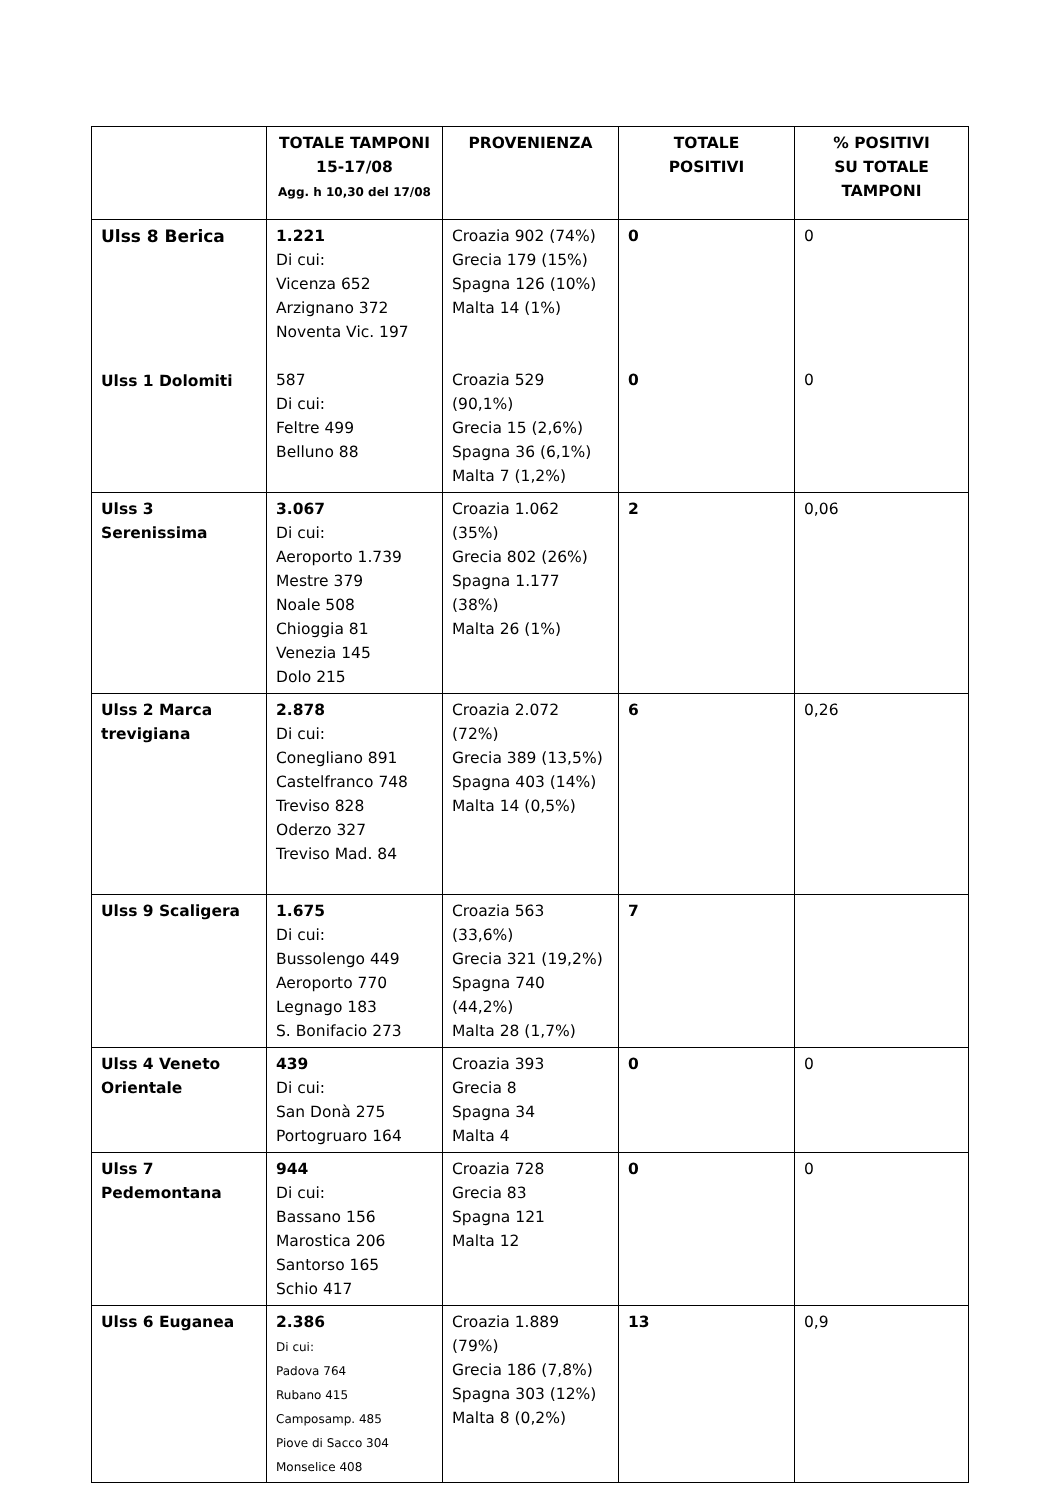| | TOTALE TAMPONI 15-17/08 Agg. h 10,30 del 17/08 | PROVENIENZA | TOTALE POSITIVI | % POSITIVI SU TOTALE TAMPONI |
| --- | --- | --- | --- | --- |
| Ulss 8 Berica Ulss 1 Dolomiti | 1.221 Di cui: Vicenza 652 Arzignano 372 Noventa Vic. 197 587 Di cui: Feltre 499 Belluno 88 | Croazia 902 (74%) Grecia 179 (15%) Spagna 126 (10%) Malta 14 (1%) Croazia 529 (90,1%) Grecia 15 (2,6%) Spagna 36 (6,1%) Malta 7 (1,2%) | 0 0 | 0 0 |
| Ulss 3 Serenissima | 3.067 Di cui: Aeroporto 1.739 Mestre 379 Noale 508 Chioggia 81 Venezia 145 Dolo 215 | Croazia 1.062 (35%) Grecia 802 (26%) Spagna 1.177 (38%) Malta 26 (1%) | 2 | 0,06 |
| Ulss 2 Marca trevigiana | 2.878 Di cui: Conegliano 891 Castelfranco 748 Treviso 828 Oderzo 327 Treviso Mad. 84 | Croazia 2.072 (72%) Grecia 389 (13,5%) Spagna 403 (14%) Malta 14 (0,5%) | 6 | 0,26 |
| Ulss 9 Scaligera | 1.675 Di cui: Bussolengo 449 Aeroporto 770 Legnago 183 S. Bonifacio 273 | Croazia 563 (33,6%) Grecia 321 (19,2%) Spagna 740 (44,2%) Malta 28 (1,7%) | 7 | |
| Ulss 4 Veneto Orientale | 439 Di cui: San Donà 275 Portogruaro 164 | Croazia 393 Grecia 8 Spagna 34 Malta 4 | 0 | 0 |
| Ulss 7 Pedemontana | 944 Di cui: Bassano 156 Marostica 206 Santorso 165 Schio 417 | Croazia 728 Grecia 83 Spagna 121 Malta 12 | 0 | 0 |
| Ulss 6 Euganea | 2.386 Di cui: Padova 764 Rubano 415 Camposamp. 485 Piove di Sacco 304 Monselice 408 | Croazia 1.889 (79%) Grecia 186 (7,8%) Spagna 303 (12%) Malta 8 (0,2%) | 13 | 0,9 |